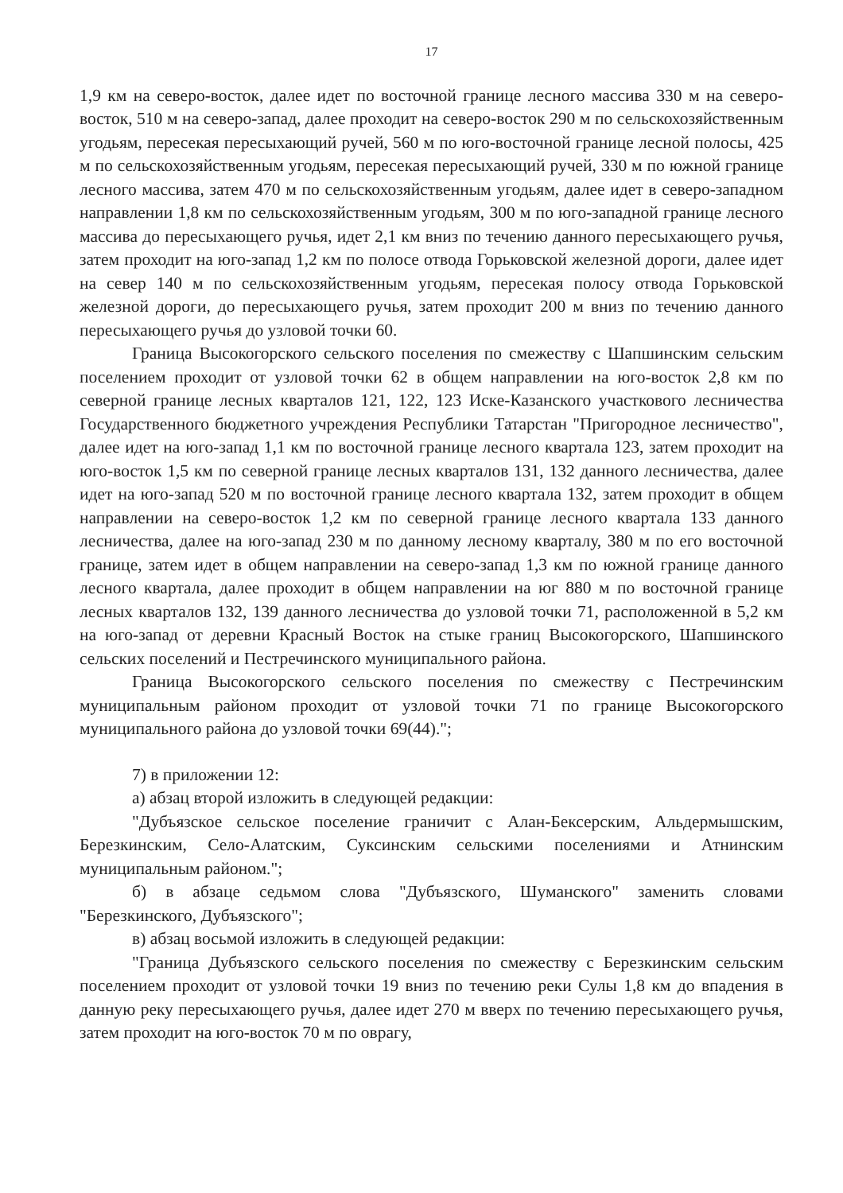17
1,9 км на северо-восток, далее идет по восточной границе лесного массива 330 м на северо-восток, 510 м на северо-запад, далее проходит на северо-восток 290 м по сельскохозяйственным угодьям, пересекая пересыхающий ручей, 560 м по юго-восточной границе лесной полосы, 425 м по сельскохозяйственным угодьям, пересекая пересыхающий ручей, 330 м по южной границе лесного массива, затем 470 м по сельскохозяйственным угодьям, далее идет в северо-западном направлении 1,8 км по сельскохозяйственным угодьям, 300 м по юго-западной границе лесного массива до пересыхающего ручья, идет 2,1 км вниз по течению данного пересыхающего ручья, затем проходит на юго-запад 1,2 км по полосе отвода Горьковской железной дороги, далее идет на север 140 м по сельскохозяйственным угодьям, пересекая полосу отвода Горьковской железной дороги, до пересыхающего ручья, затем проходит 200 м вниз по течению данного пересыхающего ручья до узловой точки 60.
Граница Высокогорского сельского поселения по смежеству с Шапшинским сельским поселением проходит от узловой точки 62 в общем направлении на юго-восток 2,8 км по северной границе лесных кварталов 121, 122, 123 Иске-Казанского участкового лесничества Государственного бюджетного учреждения Республики Татарстан "Пригородное лесничество", далее идет на юго-запад 1,1 км по восточной границе лесного квартала 123, затем проходит на юго-восток 1,5 км по северной границе лесных кварталов 131, 132 данного лесничества, далее идет на юго-запад 520 м по восточной границе лесного квартала 132, затем проходит в общем направлении на северо-восток 1,2 км по северной границе лесного квартала 133 данного лесничества, далее на юго-запад 230 м по данному лесному кварталу, 380 м по его восточной границе, затем идет в общем направлении на северо-запад 1,3 км по южной границе данного лесного квартала, далее проходит в общем направлении на юг 880 м по восточной границе лесных кварталов 132, 139 данного лесничества до узловой точки 71, расположенной в 5,2 км на юго-запад от деревни Красный Восток на стыке границ Высокогорского, Шапшинского сельских поселений и Пестречинского муниципального района.
Граница Высокогорского сельского поселения по смежеству с Пестречинским муниципальным районом проходит от узловой точки 71 по границе Высокогорского муниципального района до узловой точки 69(44).";
7) в приложении 12:
а) абзац второй изложить в следующей редакции:
"Дубъязское сельское поселение граничит с Алан-Бексерским, Альдермышским, Березкинским, Село-Алатским, Суксинским сельскими поселениями и Атнинским муниципальным районом.";
б) в абзаце седьмом слова "Дубъязского, Шуманского" заменить словами "Березкинского, Дубъязского";
в) абзац восьмой изложить в следующей редакции:
"Граница Дубъязского сельского поселения по смежеству с Березкинским сельским поселением проходит от узловой точки 19 вниз по течению реки Сулы 1,8 км до впадения в данную реку пересыхающего ручья, далее идет 270 м вверх по течению пересыхающего ручья, затем проходит на юго-восток 70 м по оврагу,